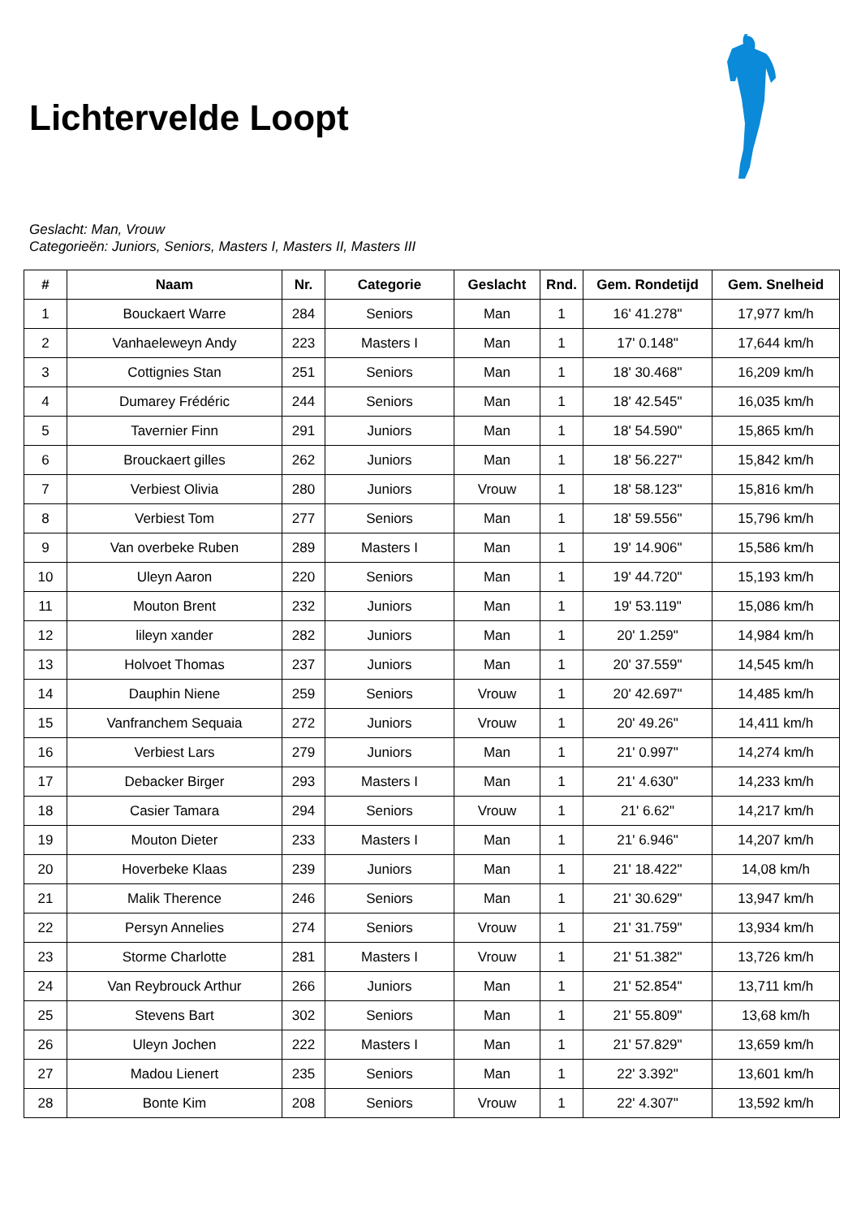Lichtervelde Loopt
Geslacht: Man, Vrouw
Categorieën: Juniors, Seniors, Masters I, Masters II, Masters III
| # | Naam | Nr. | Categorie | Geslacht | Rnd. | Gem. Rondetijd | Gem. Snelheid |
| --- | --- | --- | --- | --- | --- | --- | --- |
| 1 | Bouckaert Warre | 284 | Seniors | Man | 1 | 16' 41.278" | 17,977 km/h |
| 2 | Vanhaeleweyn Andy | 223 | Masters I | Man | 1 | 17' 0.148" | 17,644 km/h |
| 3 | Cottignies Stan | 251 | Seniors | Man | 1 | 18' 30.468" | 16,209 km/h |
| 4 | Dumarey Frédéric | 244 | Seniors | Man | 1 | 18' 42.545" | 16,035 km/h |
| 5 | Tavernier Finn | 291 | Juniors | Man | 1 | 18' 54.590" | 15,865 km/h |
| 6 | Brouckaert gilles | 262 | Juniors | Man | 1 | 18' 56.227" | 15,842 km/h |
| 7 | Verbiest Olivia | 280 | Juniors | Vrouw | 1 | 18' 58.123" | 15,816 km/h |
| 8 | Verbiest Tom | 277 | Seniors | Man | 1 | 18' 59.556" | 15,796 km/h |
| 9 | Van overbeke Ruben | 289 | Masters I | Man | 1 | 19' 14.906" | 15,586 km/h |
| 10 | Uleyn Aaron | 220 | Seniors | Man | 1 | 19' 44.720" | 15,193 km/h |
| 11 | Mouton Brent | 232 | Juniors | Man | 1 | 19' 53.119" | 15,086 km/h |
| 12 | lileyn xander | 282 | Juniors | Man | 1 | 20' 1.259" | 14,984 km/h |
| 13 | Holvoet Thomas | 237 | Juniors | Man | 1 | 20' 37.559" | 14,545 km/h |
| 14 | Dauphin Niene | 259 | Seniors | Vrouw | 1 | 20' 42.697" | 14,485 km/h |
| 15 | Vanfranchem Sequaia | 272 | Juniors | Vrouw | 1 | 20' 49.26" | 14,411 km/h |
| 16 | Verbiest Lars | 279 | Juniors | Man | 1 | 21' 0.997" | 14,274 km/h |
| 17 | Debacker Birger | 293 | Masters I | Man | 1 | 21' 4.630" | 14,233 km/h |
| 18 | Casier Tamara | 294 | Seniors | Vrouw | 1 | 21' 6.62" | 14,217 km/h |
| 19 | Mouton Dieter | 233 | Masters I | Man | 1 | 21' 6.946" | 14,207 km/h |
| 20 | Hoverbeke Klaas | 239 | Juniors | Man | 1 | 21' 18.422" | 14,08 km/h |
| 21 | Malik Therence | 246 | Seniors | Man | 1 | 21' 30.629" | 13,947 km/h |
| 22 | Persyn Annelies | 274 | Seniors | Vrouw | 1 | 21' 31.759" | 13,934 km/h |
| 23 | Storme Charlotte | 281 | Masters I | Vrouw | 1 | 21' 51.382" | 13,726 km/h |
| 24 | Van Reybrouck Arthur | 266 | Juniors | Man | 1 | 21' 52.854" | 13,711 km/h |
| 25 | Stevens Bart | 302 | Seniors | Man | 1 | 21' 55.809" | 13,68 km/h |
| 26 | Uleyn Jochen | 222 | Masters I | Man | 1 | 21' 57.829" | 13,659 km/h |
| 27 | Madou Lienert | 235 | Seniors | Man | 1 | 22' 3.392" | 13,601 km/h |
| 28 | Bonte Kim | 208 | Seniors | Vrouw | 1 | 22' 4.307" | 13,592 km/h |